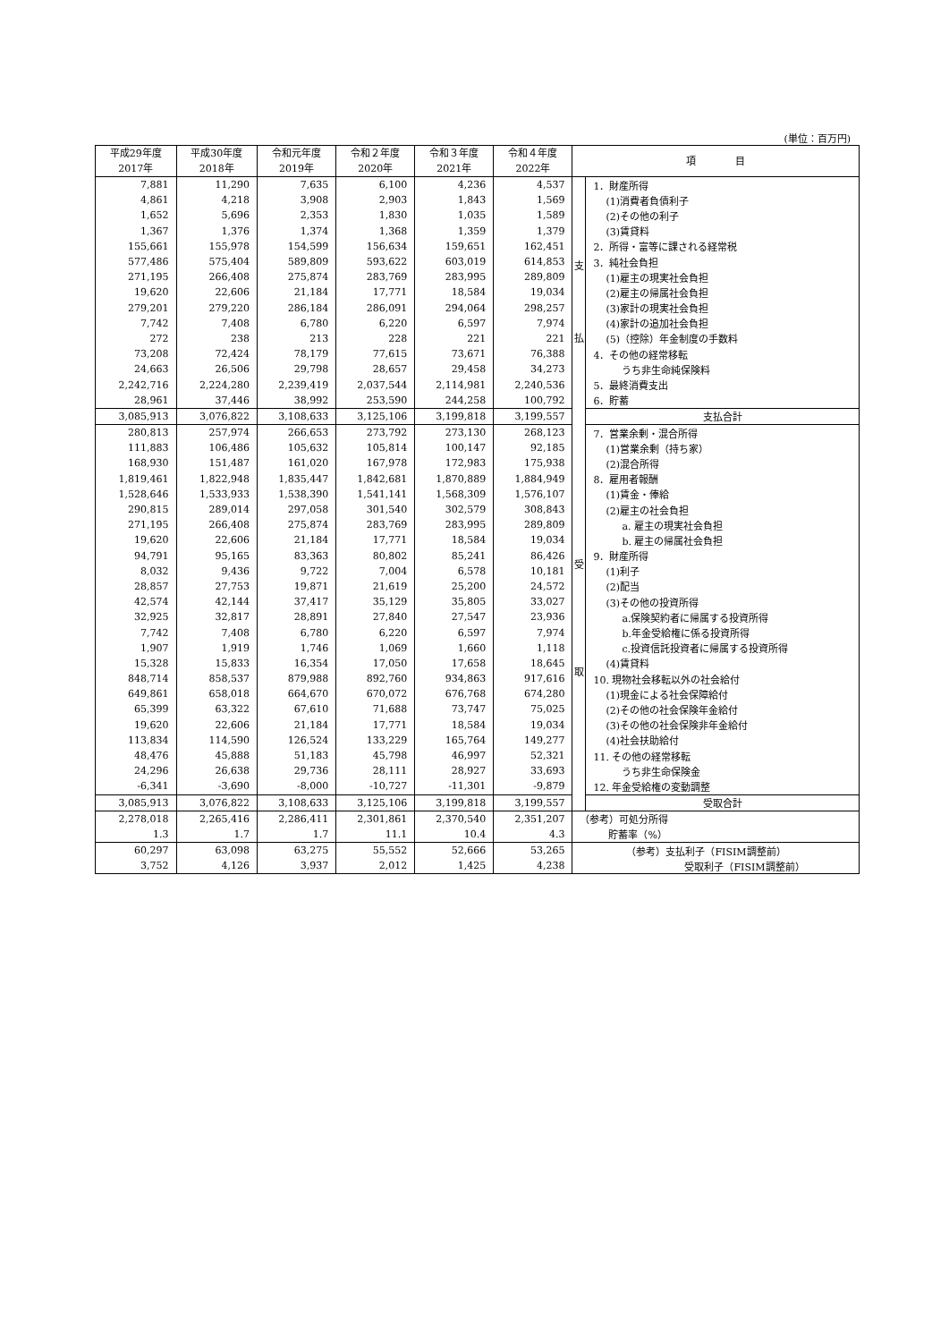(単位：百万円)
| 平成29年度 2017年 | 平成30年度 2018年 | 令和元年度 2019年 | 令和２年度 2020年 | 令和３年度 2021年 | 令和４年度 2022年 | 項 目 | |
| --- | --- | --- | --- | --- | --- | --- | --- |
| 7,881 | 11,290 | 7,635 | 6,100 | 4,236 | 4,537 | 支 払 | 1．財産所得 |
| 4,861 | 4,218 | 3,908 | 2,903 | 1,843 | 1,569 | | (1)消費者負債利子 |
| 1,652 | 5,696 | 2,353 | 1,830 | 1,035 | 1,589 | | (2)その他の利子 |
| 1,367 | 1,376 | 1,374 | 1,368 | 1,359 | 1,379 | | (3)賃貸料 |
| 155,661 | 155,978 | 154,599 | 156,634 | 159,651 | 162,451 | | 2．所得・富等に課される経常税 |
| 577,486 | 575,404 | 589,809 | 593,622 | 603,019 | 614,853 | | 3．純社会負担 |
| 271,195 | 266,408 | 275,874 | 283,769 | 283,995 | 289,809 | | (1)雇主の現実社会負担 |
| 19,620 | 22,606 | 21,184 | 17,771 | 18,584 | 19,034 | | (2)雇主の帰属社会負担 |
| 279,201 | 279,220 | 286,184 | 286,091 | 294,064 | 298,257 | | (3)家計の現実社会負担 |
| 7,742 | 7,408 | 6,780 | 6,220 | 6,597 | 7,974 | | (4)家計の追加社会負担 |
| 272 | 238 | 213 | 228 | 221 | 221 | | (5)（控除）年金制度の手数料 |
| 73,208 | 72,424 | 78,179 | 77,615 | 73,671 | 76,388 | | 4．その他の経常移転 |
| 24,663 | 26,506 | 29,798 | 28,657 | 29,458 | 34,273 | | うち非生命純保険料 |
| 2,242,716 | 2,224,280 | 2,239,419 | 2,037,544 | 2,114,981 | 2,240,536 | | 5．最終消費支出 |
| 28,961 | 37,446 | 38,992 | 253,590 | 244,258 | 100,792 | | 6．貯蓄 |
| 3,085,913 | 3,076,822 | 3,108,633 | 3,125,106 | 3,199,818 | 3,199,557 | | 支払合計 |
| 280,813 | 257,974 | 266,653 | 273,792 | 273,130 | 268,123 | 受 取 | 7．営業余剰・混合所得 |
| 111,883 | 106,486 | 105,632 | 105,814 | 100,147 | 92,185 | | (1)営業余剰（持ち家） |
| 168,930 | 151,487 | 161,020 | 167,978 | 172,983 | 175,938 | | (2)混合所得 |
| 1,819,461 | 1,822,948 | 1,835,447 | 1,842,681 | 1,870,889 | 1,884,949 | | 8．雇用者報酬 |
| 1,528,646 | 1,533,933 | 1,538,390 | 1,541,141 | 1,568,309 | 1,576,107 | | (1)賃金・俸給 |
| 290,815 | 289,014 | 297,058 | 301,540 | 302,579 | 308,843 | | (2)雇主の社会負担 |
| 271,195 | 266,408 | 275,874 | 283,769 | 283,995 | 289,809 | | a. 雇主の現実社会負担 |
| 19,620 | 22,606 | 21,184 | 17,771 | 18,584 | 19,034 | | b. 雇主の帰属社会負担 |
| 94,791 | 95,165 | 83,363 | 80,802 | 85,241 | 86,426 | | 9．財産所得 |
| 8,032 | 9,436 | 9,722 | 7,004 | 6,578 | 10,181 | | (1)利子 |
| 28,857 | 27,753 | 19,871 | 21,619 | 25,200 | 24,572 | | (2)配当 |
| 42,574 | 42,144 | 37,417 | 35,129 | 35,805 | 33,027 | | (3)その他の投資所得 |
| 32,925 | 32,817 | 28,891 | 27,840 | 27,547 | 23,936 | | a.保険契約者に帰属する投資所得 |
| 7,742 | 7,408 | 6,780 | 6,220 | 6,597 | 7,974 | | b.年金受給権に係る投資所得 |
| 1,907 | 1,919 | 1,746 | 1,069 | 1,660 | 1,118 | | c.投資信託投資者に帰属する投資所得 |
| 15,328 | 15,833 | 16,354 | 17,050 | 17,658 | 18,645 | | (4)賃貸料 |
| 848,714 | 858,537 | 879,988 | 892,760 | 934,863 | 917,616 | | 10. 現物社会移転以外の社会給付 |
| 649,861 | 658,018 | 664,670 | 670,072 | 676,768 | 674,280 | | (1)現金による社会保障給付 |
| 65,399 | 63,322 | 67,610 | 71,688 | 73,747 | 75,025 | | (2)その他の社会保険年金給付 |
| 19,620 | 22,606 | 21,184 | 17,771 | 18,584 | 19,034 | | (3)その他の社会保険非年金給付 |
| 113,834 | 114,590 | 126,524 | 133,229 | 165,764 | 149,277 | | (4)社会扶助給付 |
| 48,476 | 45,888 | 51,183 | 45,798 | 46,997 | 52,321 | | 11. その他の経常移転 |
| 24,296 | 26,638 | 29,736 | 28,111 | 28,927 | 33,693 | | うち非生命保険金 |
| -6,341 | -3,690 | -8,000 | -10,727 | -11,301 | -9,879 | | 12. 年金受給権の変動調整 |
| 3,085,913 | 3,076,822 | 3,108,633 | 3,125,106 | 3,199,818 | 3,199,557 | | 受取合計 |
| 2,278,018 | 2,265,416 | 2,286,411 | 2,301,861 | 2,370,540 | 2,351,207 | （参考）可処分所得 | |
| 1.3 | 1.7 | 1.7 | 11.1 | 10.4 | 4.3 | 貯蓄率（%） | |
| 60,297 | 63,098 | 63,275 | 55,552 | 52,666 | 53,265 | （参考）支払利子（FISIM調整前） | |
| 3,752 | 4,126 | 3,937 | 2,012 | 1,425 | 4,238 | 受取利子（FISIM調整前） | |